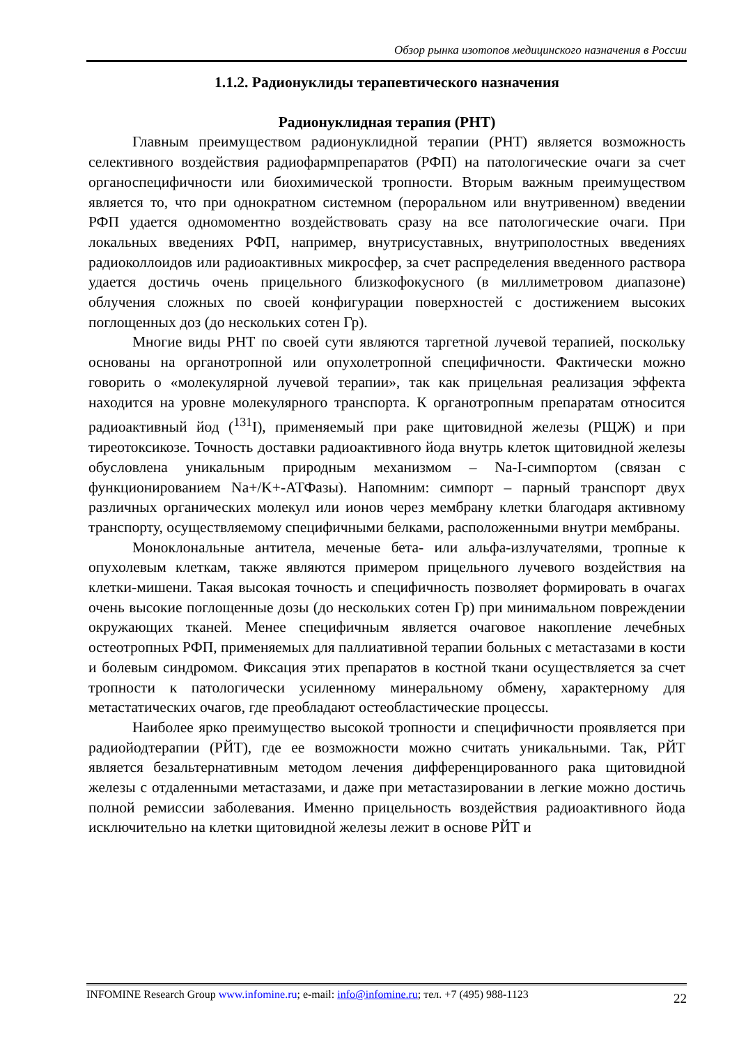Обзор рынка изотопов медицинского назначения в России
1.1.2. Радионуклиды терапевтического назначения
Радионуклидная терапия (РНТ)
Главным преимуществом радионуклидной терапии (РНТ) является возможность селективного воздействия радиофармпрепаратов (РФП) на патологические очаги за счет органоспецифичности или биохимической тропности. Вторым важным преимуществом является то, что при однократном системном (пероральном или внутривенном) введении РФП удается одномоментно воздействовать сразу на все патологические очаги. При локальных введениях РФП, например, внутрисуставных, внутриполостных введениях радиоколлоидов или радиоактивных микросфер, за счет распределения введенного раствора удается достичь очень прицельного близкофокусного (в миллиметровом диапазоне) облучения сложных по своей конфигурации поверхностей с достижением высоких поглощенных доз (до нескольких сотен Гр).
Многие виды РНТ по своей сути являются таргетной лучевой терапией, поскольку основаны на органотропной или опухолетропной специфичности. Фактически можно говорить о «молекулярной лучевой терапии», так как прицельная реализация эффекта находится на уровне молекулярного транспорта. К органотропным препаратам относится радиоактивный йод (<sup>131</sup>I), применяемый при раке щитовидной железы (РЩЖ) и при тиреотоксикозе. Точность доставки радиоактивного йода внутрь клеток щитовидной железы обусловлена уникальным природным механизмом – Na-I-симпортом (связан с функционированием Na+/K+-АТФазы). Напомним: симпорт – парный транспорт двух различных органических молекул или ионов через мембрану клетки благодаря активному транспорту, осуществляемому специфичными белками, расположенными внутри мембраны.
Моноклональные антитела, меченые бета- или альфа-излучателями, тропные к опухолевым клеткам, также являются примером прицельного лучевого воздействия на клетки-мишени. Такая высокая точность и специфичность позволяет формировать в очагах очень высокие поглощенные дозы (до нескольких сотен Гр) при минимальном повреждении окружающих тканей. Менее специфичным является очаговое накопление лечебных остеотропных РФП, применяемых для паллиативной терапии больных с метастазами в кости и болевым синдромом. Фиксация этих препаратов в костной ткани осуществляется за счет тропности к патологически усиленному минеральному обмену, характерному для метастатических очагов, где преобладают остеобластические процессы.
Наиболее ярко преимущество высокой тропности и специфичности проявляется при радиойодтерапии (РЙТ), где ее возможности можно считать уникальными. Так, РЙТ является безальтернативным методом лечения дифференцированного рака щитовидной железы с отдаленными метастазами, и даже при метастазировании в легкие можно достичь полной ремиссии заболевания. Именно прицельность воздействия радиоактивного йода исключительно на клетки щитовидной железы лежит в основе РЙТ и
INFOMINE Research Group www.infomine.ru; e-mail: info@infomine.ru; тел. +7 (495) 988-1123 22